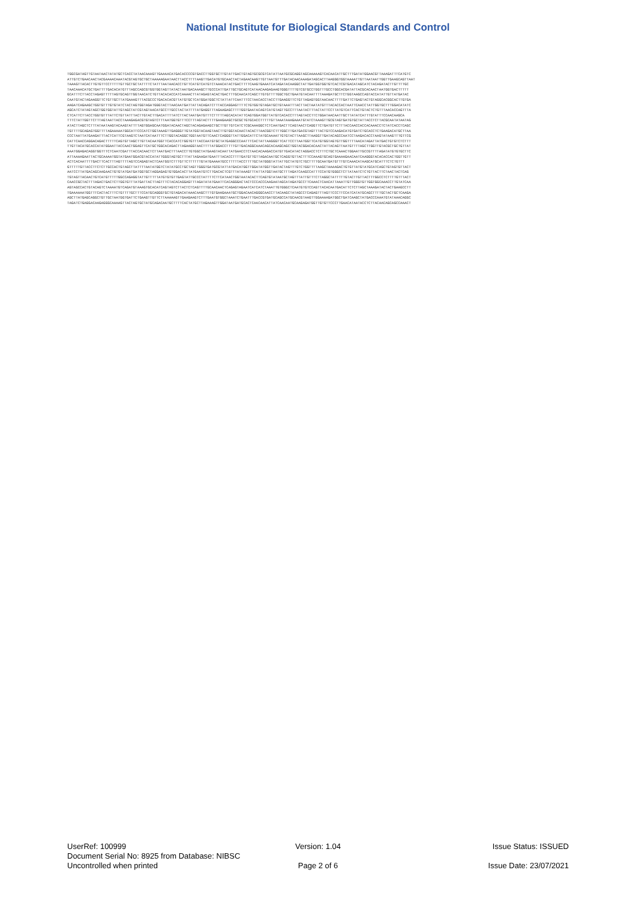National Institute for Biological Standards and Control
TGGCGATAGTTGTAATAACTATATGCTCACCTATAACAAAGTTGAAAACATGACACCCCGTGACCTTGGTGCTTGTATTGACTGTAGTGCGCGTCATATTAATGCGCAGGTAGCAAAAAGTCACAACATTGCTTTGATATGGAACGTTAAAGATTTCATGTC
ATTGTCTGAACAACTACGAAAACAAATACGTAGTGCTGCTAAAAAGAATAACTTACCTTTTAAGTTGACATGTGCAACTACTAGAACAAGTTGTTAATGTTTGATACAACAAAGATAGCACTTAAGGGTGGTAAAATTGTTAATAATTGGTTGAAGCAGTTAAT
TAAAGTTACACTTGTGTTCCTTTTTGTTGCTGCTATTTTCTATTTAATAACACCTGTTCATGTCATGTCTAAACATACTGACTTTTCAAGTGAAATCATAGATACAAGGCTATTGATGGTGGTGTCACTCGTGACATAGCATCTACAGATACTTGTTTTGC
TAACAAACATGCTGATTTTGACACATGTTTAGCCAGCGTGGTGGTAGTTATACTAATGACAAAGCTTGCCCATTGATTGCTGCAGTCATAACAAGAGAAGTGGGTTTTGTCGTGCCTGGTTTGCCTGGCACGATATTACGCACAACTAATGGTGACTTTTT
GCATTTCTTACCTAGAGTTTTTAGTGCAGTTGGTAACATCTGTTACACACCATCAAAACTTATAGAGTACACTGACTTTGCAACATCAGCTTGTGTTTTGGCTGCTGAATGTACAATTTTAAAGATGCTTCTGGTAAGCCAGTACCATATTGTTATGATAC
CAATGTACTAGAAGGTTCTGTTGCTTATGAAAGTTTACGCCCTGACACACGTTATGTGCTCATGGATGGCTCTATTATTCAATTTCCTAACACCTACCTTGAAGGTTCTGTTAGAGTGGTAACAACTTTTGATTCTGAGTACTGTAGGCACGGCACTTGTGA
AAGATCAGAAGCTGGTGTTTGTGTATCTACTAGTGGTAGATGGGTACTTAACAATGATTATTACAGATCTTTACCAGGAGTTTTCTGTGGTGTAGATGCTGTAAATTTACTTACTAATATGTTTACACCACTAATTCAACCTATTGGTGCTTTGGACATATC
AGCATCTATAGTAGCTGGTGGTATTGTAGCTATCGTAGTAACATGCCTTGCCTACTATTTTATGAGGTTTAGAAGAGCTTTTGGTGAATACAGTCATGTAGTTGCCTTTAATACTTTACTATTCCTTATGTCATTCACTGTACTCTGTTTAACACCAGTTTA
CTCATTCTTACCTGGTGTTTATTCTGTTATTTACTTGTACTTGACATTTTATCTTACTAATGATGTTTCTTTTTAGCACATATTCAGTGGATGGTTATGTCACACCTTTAGTACCTTCTGGATAACAATTGCTTATATCATTTGTATTTCCAACAAGCA
TTTCTATTGGTTCTTTAGTAATTACCTAAAGAGACGTGTAGTCTTTAATGGTGTTTCCTTTAGTACTTTTGAAGAAGCTGCGCTGTGCACCTTTTTGTTAAATAAAGAAATGTATCTAAAGTTGCGTAGTGATGTGCTATTACCTCTTACGCAATATAATAG
ATACTTAGCTCTTTATAATAAGTACAAGTATTTTAGTGGAGCAATGGATACAACTAGCTACAGAGAAGCTGCTTGTTGTCATCTCGCAAAGGCTCTCAATGACTTCAGTAACTCAGGTTCTGATGTTCTTTACCAACCACCACAAACCTCTATCACCTCAGC
TGTTTTGCAGAGTGGTTTTAGAAAAATGGCATTCCCATCTGGTAAAGTTGAGGGTTGTATGGTACAAGTAACTTGTGGTACAACTACACTTAACGGTCTTTGGCTTGATGACGTAGTTTACTGTCCAAGACATGTGATCTGCACCTCTGAAGACATGCTTAA
CCCTAATTATGAAGATTTACTCATTCGTAAGTCTAATCATAATTTCTTGGTACAGGCTGGTAATGTTCAACTCAGGGTTATTGGACATTCTATGCAAAATTGTGTACTTAAGCTTAAGGTTGATACAGCCAATCCTAAGACACCTAAGTATAAGTTTGTTCG
CATTCAACCAGGACAGACTTTTTCAGTGTTAGCTTGTTACAATGGTTCACCATCTGGTGTTTACCAATGTGCTATGAGGCCCAATTTCACTATTAAGGGTTCATTCCTTAATGGTTCATGTGGTAGTGTTGGTTTTAACATAGATTATGACTGTGTCTCTTT
TTGTTACATGCACCATATGGAATTACCAACTGGAGTTCATGCTGGCACAGACTTAGAAGGTAACTTTTATGGACCTTTTGTTGACAGGCAAACAGCACAAGCAGCTGGTACGGACACAACTATTACAGTTAATGTTTTAGCTTGGTTGTACGCTGCTGTTAT
AAATGGAGACAGGTGGTTTCTCAATCGATTTACCACAACTCTTAATGACTTTAACCTTGTGGCTATGAAGTACAATTATGAACCTCTAACACAAGACCATGTTGACATACTAGGACCTCTTTCTGCTCAAACTGGAATTGCCGTTTTAGATATGTGTGCTTC
ATTAAAAGAATTACTGCAAAATGGTATGAATGGACGTACCATATTGGGTAGTGCTTTATTAGAAGATGAATTTACACCTTTTGATGTTGTTAGACAATGCTCAGGTGTTACTTTCCAAAGTGCAGTGAAAAGAACAATCAAGGGTACACACCACTGGTTGTT
ACTCACAATTTTGACTTCACTTTAGTTTTAGTCCAGAGTACTCAATGGTCTTTGTTCTTTTTTGTATGAAAATGCCTTTTTACCTTTTGCTATGGGTATTATTGCTATGTCTGCTTTTGCAATGATGTTTGTCAAACATAAGCATGCATTTCTCTGTTT
GTTTTTGTTACCTTCTCTTGCCACTGTAGCTTATTTTAATATGGTCTATATGCCTGCTAGTTGGGTGATGCGTATTATGACATGGTTGGATATGGTTGATACTAGTTTGTCTGGTTTTAAGCTAAAAGACTGTGTTATGTATGCATCAGCTGTAGTGTTACT
AATCCTTATGACAGCAAGAACTGTGTATGATGATGGTGCTAGGAGAGTGTGGACACTTATGAATGTCTTGACACTCGTTTATAAAGTTTATTATGGTAATGCTTTAGATCAAGCCATTTCCATGTGGGCTCTTATAATCTCTGTTACTTCTAACTACTCAG
TGTAGTTACAACTGTCATGTTTTTGGCCAGAGGTATTGTTTTTATGTGTGTTGAGTATTGCCCTATTTTCTTCATAACTGGTAATACACTTCAGTGTATAATGCTAGTTTATTGTTTCTTAGGCTATTTTTGTACTTGTTACTTTGGCCTCTTTTGTTTACT
CAACCGCTACTTTAGACTGACTCTTGGTGTTTATGATTACTTAGTTTCTACACAGGAGTTTAGATATATGAATTCACAGGGACTACTCCCACCCAAGAATAGCATAGATGCCTTCAAACTCAACATTAAATTGTTGGGTGTTGGTGGCAAACCTTGTATCAA
AGTAGCCACTGTACAGTCTAAAATGTCAGATGTAAAGTGCACATCAGTAGTCTTACTCTCAGTTTTGCAACAACTCAGAGTAGAATCATCATCTAAATTGTGGGCTCAATGTGTCCAGTTACACAATGACATTCTCTTAGCTAAAGATACTACTGAAGCCTT
TGAAAAAATGGTTTCACTACTTTCTGTTTTGCTTTCCATGCAGGGTGCTGTAGACATAAACAAGCTTTGTGAAGAAATGCTGGACAACAGGGCAACCTTACAAGCTATAGCCTCAGAGTTTAGTTCCCTTCCATCATATGCAGCTTTTGCTACTGCTCAAGA
AGCTTATGAGCAGGCTGTTGCTAATGGTGATTCTGAAGTTGTTCTTAAAAAGTTGAAGAAGTCTTTGAATGTGGCTAAATCTGAATTTGACCGTGATGCAGCCATGCAACGTAAGTTGGAAAAGATGGCTGATCAAGCTATGACCCAAATGTATAAACAGGC
TAGATCTGAGGACAAGAGGGCAAAAGTTACTAGTGCTATGCAGACAATGCTTTTCACTATGCTTAGAAAGTTGGATAATGATGCACTCAACAACATTATCAACAATGCAAGAGATGGTTGTGTTCCCTTGAACATAATACCTCTTACAACAGCAGCCAAACT
UserRef: 100999 Version: 1.04 Issue Status: ISSUED
Document Serial No: 8925 from Database: NIBSC
Uncontrolled when printed Page 2 of 6 Issue Date: 23/07/2021